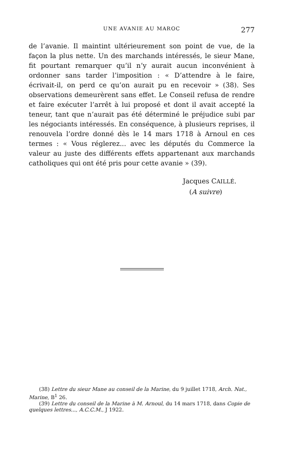UNE AVANIE AU MAROC 277
de l’avanie. Il maintint ultérieurement son point de vue, de la façon la plus nette. Un des marchands intéressés, le sieur Mane, fit pourtant remarquer qu’il n’y aurait aucun inconvénient à ordonner sans tarder l’imposition : « D’attendre à le faire, écrivait-il, on perd ce qu’on aurait pu en recevoir » (38). Ses observations demeurèrent sans effet. Le Conseil refusa de rendre et faire exécuter l’arrêt à lui proposé et dont il avait accepté la teneur, tant que n’aurait pas été déterminé le préjudice subi par les négociants intéressés. En conséquence, à plusieurs reprises, il renouvela l’ordre donné dès le 14 mars 1718 à Arnoul en ces termes : « Vous réglerez... avec les députés du Commerce la valeur au juste des différents effets appartenant aux marchands catholiques qui ont été pris pour cette avanie » (39).
Jacques CAILLÉ.
(A suivre)
(38) Lettre du sieur Mane au conseil de la Marine, du 9 juillet 1718, Arch. Nat., Marine, B<sup>1</sup> 26.
(39) Lettre du conseil de la Marine à M. Arnoul, du 14 mars 1718, dans Copie de quelques lettres..., A.C.C.M., J 1922.